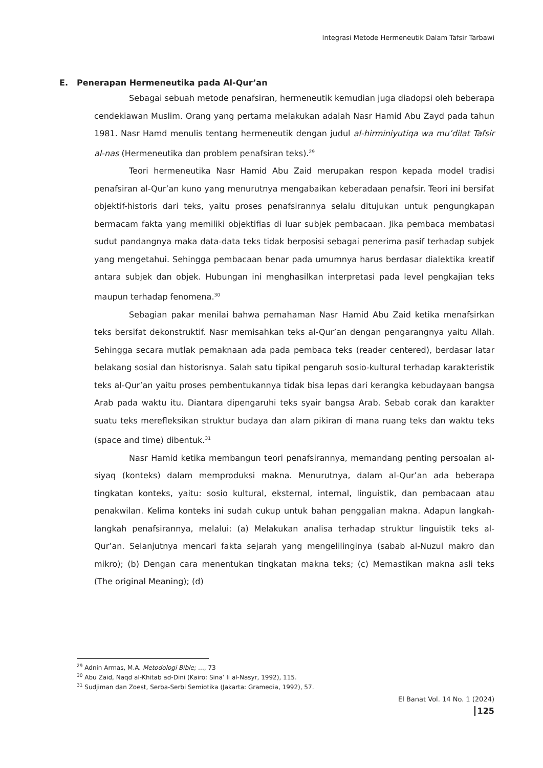Integrasi Metode Hermeneutik Dalam Tafsir Tarbawi
E. Penerapan Hermeneutika pada Al-Qur’an
Sebagai sebuah metode penafsiran, hermeneutik kemudian juga diadopsi oleh beberapa cendekiawan Muslim. Orang yang pertama melakukan adalah Nasr Hamid Abu Zayd pada tahun 1981. Nasr Hamd menulis tentang hermeneutik dengan judul al-hirminiyutiqa wa mu’dilat Tafsir al-nas (Hermeneutika dan problem penafsiran teks).<sup>29</sup>
Teori hermeneutika Nasr Hamid Abu Zaid merupakan respon kepada model tradisi penafsiran al-Qur’an kuno yang menurutnya mengabaikan keberadaan penafsir. Teori ini bersifat objektif-historis dari teks, yaitu proses penafsirannya selalu ditujukan untuk pengungkapan bermacam fakta yang memiliki objektifias di luar subjek pembacaan. Jika pembaca membatasi sudut pandangnya maka data-data teks tidak berposisi sebagai penerima pasif terhadap subjek yang mengetahui. Sehingga pembacaan benar pada umumnya harus berdasar dialektika kreatif antara subjek dan objek. Hubungan ini menghasilkan interpretasi pada level pengkajian teks maupun terhadap fenomena.<sup>30</sup>
Sebagian pakar menilai bahwa pemahaman Nasr Hamid Abu Zaid ketika menafsirkan teks bersifat dekonstruktif. Nasr memisahkan teks al-Qur’an dengan pengarangnya yaitu Allah. Sehingga secara mutlak pemaknaan ada pada pembaca teks (reader centered), berdasar latar belakang sosial dan historisnya. Salah satu tipikal pengaruh sosio-kultural terhadap karakteristik teks al-Qur’an yaitu proses pembentukannya tidak bisa lepas dari kerangka kebudayaan bangsa Arab pada waktu itu. Diantara dipengaruhi teks syair bangsa Arab. Sebab corak dan karakter suatu teks merefleksikan struktur budaya dan alam pikiran di mana ruang teks dan waktu teks (space and time) dibentuk.<sup>31</sup>
Nasr Hamid ketika membangun teori penafsirannya, memandang penting persoalan al-siyaq (konteks) dalam memproduksi makna. Menurutnya, dalam al-Qur’an ada beberapa tingkatan konteks, yaitu: sosio kultural, eksternal, internal, linguistik, dan pembacaan atau penakwilan. Kelima konteks ini sudah cukup untuk bahan penggalian makna. Adapun langkah-langkah penafsirannya, melalui: (a) Melakukan analisa terhadap struktur linguistik teks al-Qur’an. Selanjutnya mencari fakta sejarah yang mengelilinginya (sabab al-Nuzul makro dan mikro); (b) Dengan cara menentukan tingkatan makna teks; (c) Memastikan makna asli teks (The original Meaning); (d)
<sup>29</sup> Adnin Armas, M.A. Metodologi Bible; …, 73
<sup>30</sup> Abu Zaid, Naqd al-Khitab ad-Dini (Kairo: Sina’ li al-Nasyr, 1992), 115.
<sup>31</sup> Sudjiman dan Zoest, Serba-Serbi Semiotika (Jakarta: Gramedia, 1992), 57.
El Banat Vol. 14 No. 1 (2024)
125